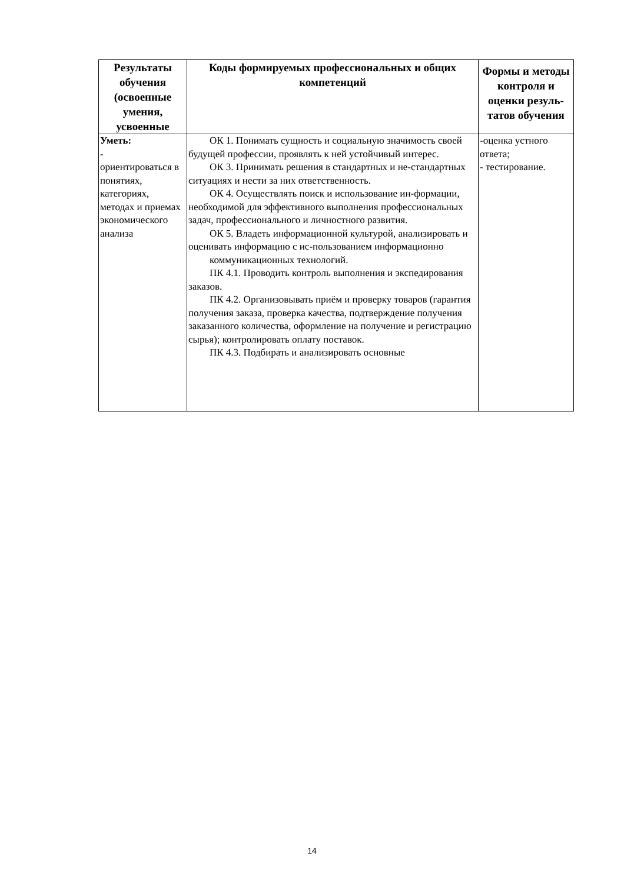| Результаты обучения (освоенные умения, усвоенные | Коды формируемых профессиональных и общих компетенций | Формы и методы контроля и оценки резуль-татов обучения |
| --- | --- | --- |
| Уметь: - ориентироваться в понятиях, категориях, методах и приемах экономического анализа | ОК 1. Понимать сущность и социальную значимость своей будущей профессии, проявлять к ней устойчивый интерес. ОК 3. Принимать решения в стандартных и не-стандартных ситуациях и нести за них ответственность. ОК 4. Осуществлять поиск и использование ин-формации, необходимой для эффективного выполнения профессиональных задач, профессионального и личностного развития. ОК 5. Владеть информационной культурой, анализировать и оценивать информацию с ис-пользованием информационно коммуникационных технологий. ПК 4.1. Проводить контроль выполнения и экспедирования заказов. ПК 4.2. Организовывать приём и проверку товаров (гарантия получения заказа, проверка качества, подтверждение получения заказанного количества, оформление на получение и регистрацию сырья); контролировать оплату поставок. ПК 4.3. Подбирать и анализировать основные | -оценка устного ответа; - тестирование. |
14